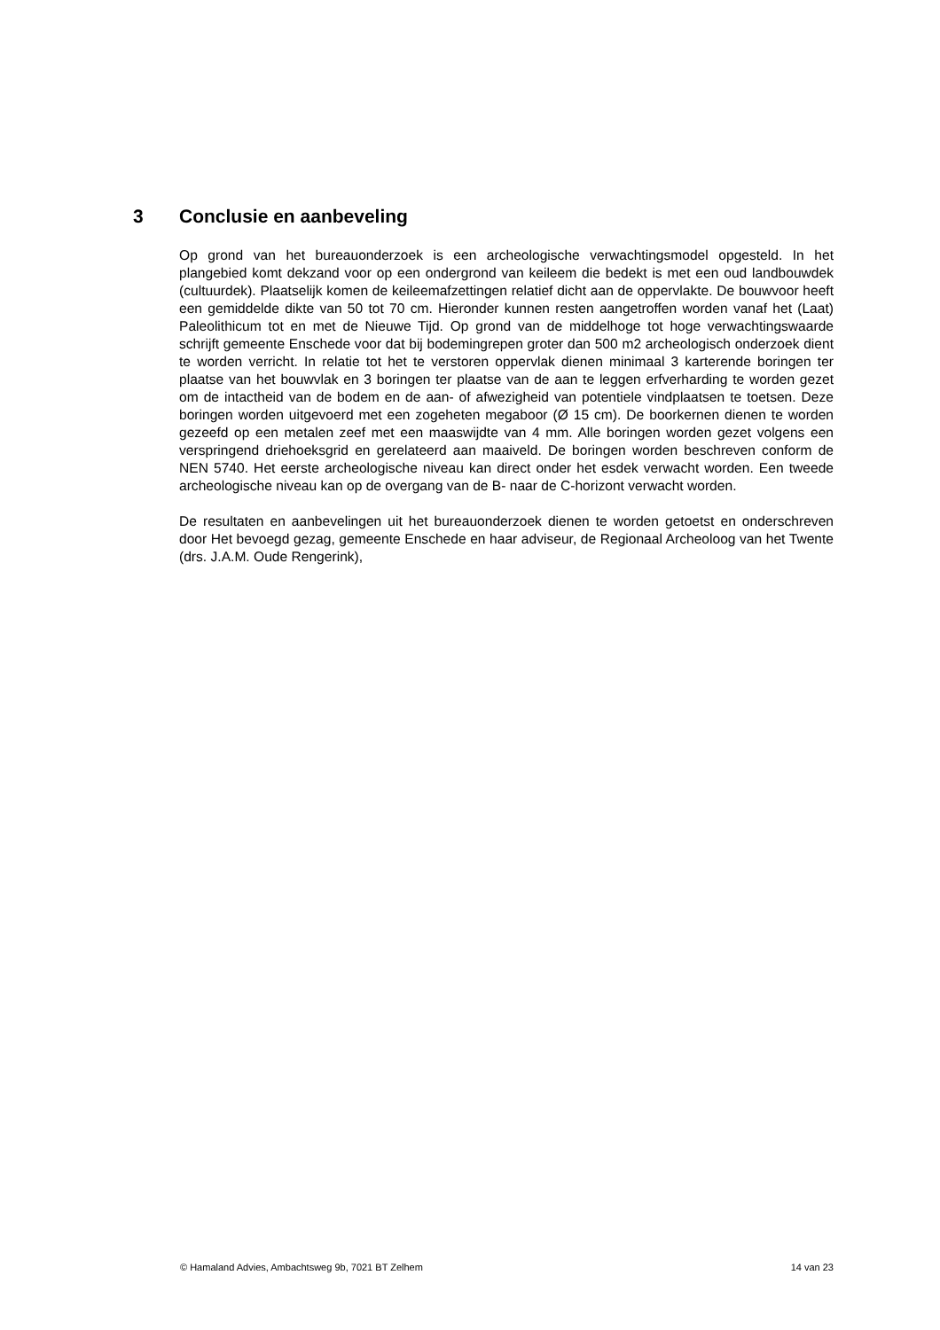3 Conclusie en aanbeveling
Op grond van het bureauonderzoek is een archeologische verwachtingsmodel opgesteld. In het plangebied komt dekzand voor op een ondergrond van keileem die bedekt is met een oud landbouwdek (cultuurdek). Plaatselijk komen de keileemafzettingen relatief dicht aan de oppervlakte. De bouwvoor heeft een gemiddelde dikte van 50 tot 70 cm. Hieronder kunnen resten aangetroffen worden vanaf het (Laat) Paleolithicum tot en met de Nieuwe Tijd. Op grond van de middelhoge tot hoge verwachtingswaarde schrijft gemeente Enschede voor dat bij bodemingrepen groter dan 500 m2 archeologisch onderzoek dient te worden verricht. In relatie tot het te verstoren oppervlak dienen minimaal 3 karterende boringen ter plaatse van het bouwvlak en 3 boringen ter plaatse van de aan te leggen erfverharding te worden gezet om de intactheid van de bodem en de aan- of afwezigheid van potentiele vindplaatsen te toetsen. Deze boringen worden uitgevoerd met een zogeheten megaboor (Ø 15 cm). De boorkernen dienen te worden gezeefd op een metalen zeef met een maaswijdte van 4 mm. Alle boringen worden gezet volgens een verspringend driehoeksgrid en gerelateerd aan maaiveld. De boringen worden beschreven conform de NEN 5740. Het eerste archeologische niveau kan direct onder het esdek verwacht worden. Een tweede archeologische niveau kan op de overgang van de B- naar de C-horizont verwacht worden.
De resultaten en aanbevelingen uit het bureauonderzoek dienen te worden getoetst en onderschreven door Het bevoegd gezag, gemeente Enschede en haar adviseur, de Regionaal Archeoloog van het Twente (drs. J.A.M. Oude Rengerink),
© Hamaland Advies, Ambachtsweg 9b, 7021 BT Zelhem 14 van 23